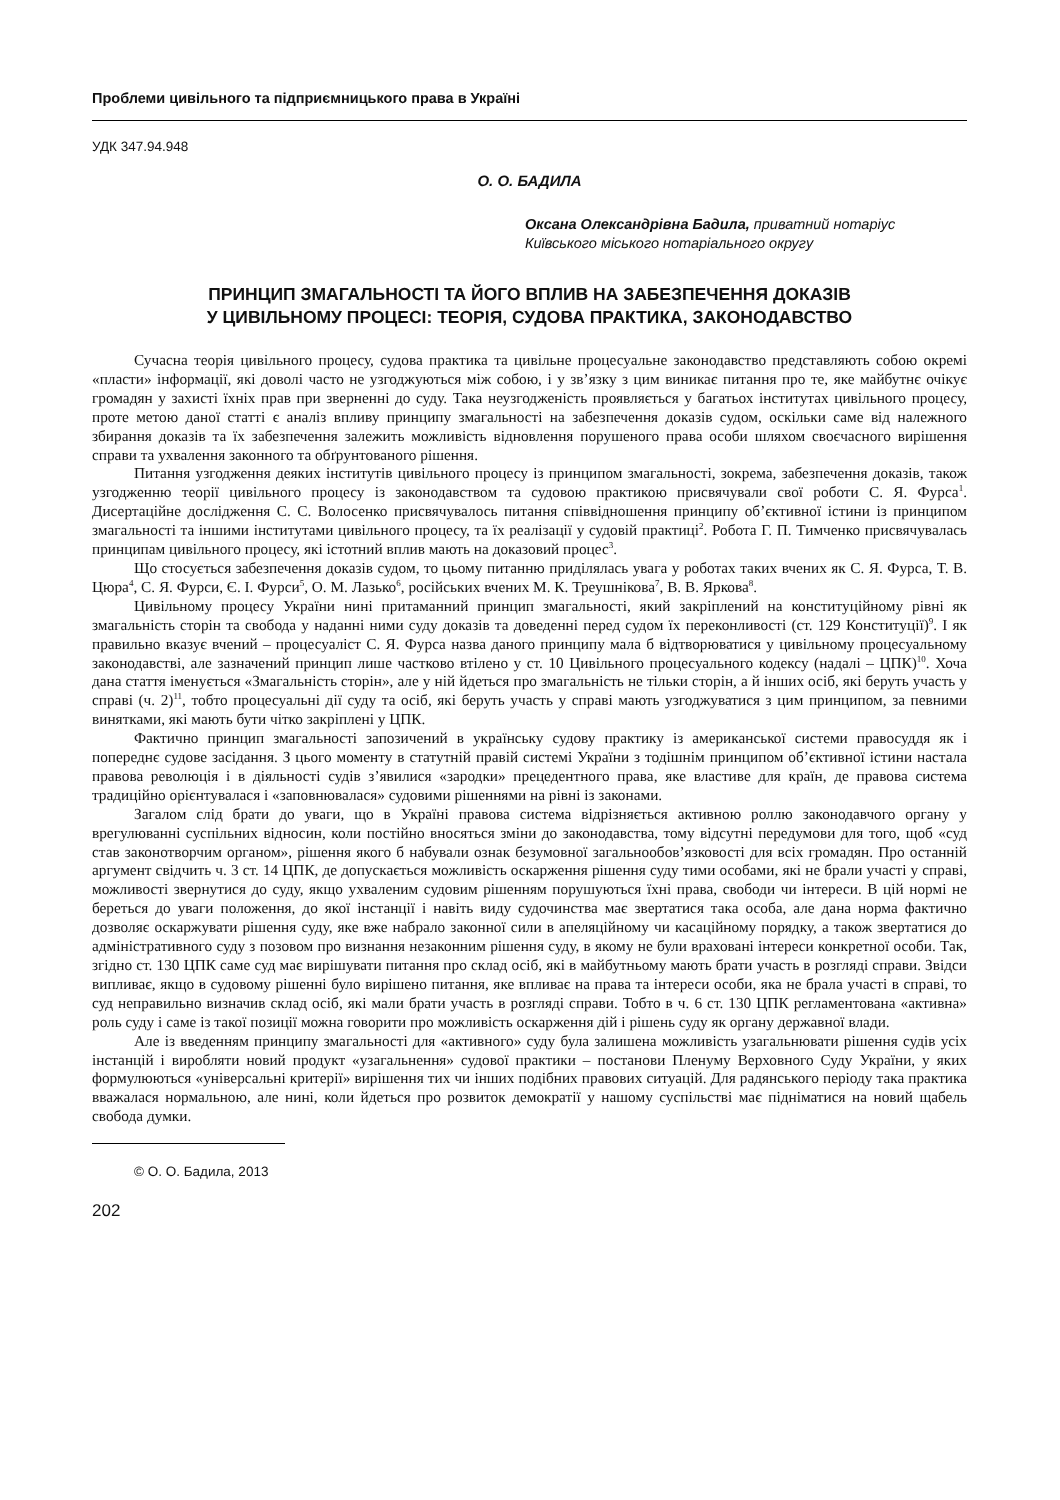Проблеми цивільного та підприємницького права в Україні
УДК 347.94.948
О. О. БАДИЛА
Оксана Олександрівна Бадила, приватний нотаріус Київського міського нотаріального округу
ПРИНЦИП ЗМАГАЛЬНОСТІ ТА ЙОГО ВПЛИВ НА ЗАБЕЗПЕЧЕННЯ ДОКАЗІВ
У ЦИВІЛЬНОМУ ПРОЦЕСІ: ТЕОРІЯ, СУДОВА ПРАКТИКА, ЗАКОНОДАВСТВО
Сучасна теорія цивільного процесу, судова практика та цивільне процесуальне законодавство представляють собою окремі «пласти» інформації, які доволі часто не узгоджуються між собою, і у зв’язку з цим виникає питання про те, яке майбутнє очікує громадян у захисті їхніх прав при зверненні до суду. Така неузгодженість проявляється у багатьох інститутах цивільного процесу, проте метою даної статті є аналіз впливу принципу змагальності на забезпечення доказів судом, оскільки саме від належного збирання доказів та їх забезпечення залежить можливість відновлення порушеного права особи шляхом своєчасного вирішення справи та ухвалення законного та обґрунтованого рішення.
Питання узгодження деяких інститутів цивільного процесу із принципом змагальності, зокрема, забезпечення доказів, також узгодженню теорії цивільного процесу із законодавством та судовою практикою присвячували свої роботи С. Я. Фурса<sup>1</sup>. Дисертаційне дослідження С. С. Волосенко присвячувалось питання співвідношення принципу об’єктивної істини із принципом змагальності та іншими інститутами цивільного процесу, та їх реалізації у судовій практиці<sup>2</sup>. Робота Г. П. Тимченко присвячувалась принципам цивільного процесу, які істотний вплив мають на доказовий процес<sup>3</sup>.
Що стосується забезпечення доказів судом, то цьому питанню приділялась увага у роботах таких вчених як С. Я. Фурса, Т. В. Цюра<sup>4</sup>, С. Я. Фурси, Є. І. Фурси<sup>5</sup>, О. М. Лазько<sup>6</sup>, російських вчених М. К. Треушнікова<sup>7</sup>, В. В. Яркова<sup>8</sup>.
Цивільному процесу України нині притаманний принцип змагальності, який закріплений на конституційному рівні як змагальність сторін та свобода у наданні ними суду доказів та доведенні перед судом їх переконливості (ст. 129 Конституції)<sup>9</sup>. І як правильно вказує вчений – процесуаліст С. Я. Фурса назва даного принципу мала б відтворюватися у цивільному процесуальному законодавстві, але зазначений принцип лише частково втілено у ст. 10 Цивільного процесуального кодексу (надалі – ЦПК)<sup>10</sup>. Хоча дана стаття іменується «Змагальність сторін», але у ній йдеться про змагальність не тільки сторін, а й інших осіб, які беруть участь у справі (ч. 2)<sup>11</sup>, тобто процесуальні дії суду та осіб, які беруть участь у справі мають узгоджуватися з цим принципом, за певними винятками, які мають бути чітко закріплені у ЦПК.
Фактично принцип змагальності запозичений в українську судову практику із американської системи правосуддя як і попереднє судове засідання. З цього моменту в статутній правій системі України з тодішнім принципом об’єктивної істини настала правова революція і в діяльності судів з’явилися «зародки» прецедентного права, яке властиве для країн, де правова система традиційно орієнтувалася і «заповнювалася» судовими рішеннями на рівні із законами.
Загалом слід брати до уваги, що в Україні правова система відрізняється активною роллю законодавчого органу у врегулюванні суспільних відносин, коли постійно вносяться зміни до законодавства, тому відсутні передумови для того, щоб «суд став законотворчим органом», рішення якого б набували ознак безумовної загальнообов’язковості для всіх громадян. Про останній аргумент свідчить ч. 3 ст. 14 ЦПК, де допускається можливість оскарження рішення суду тими особами, які не брали участі у справі, можливості звернутися до суду, якщо ухваленим судовим рішенням порушуються їхні права, свободи чи інтереси. В цій нормі не береться до уваги положення, до якої інстанції і навіть виду судочинства має звертатися така особа, але дана норма фактично дозволяє оскаржувати рішення суду, яке вже набрало законної сили в апеляційному чи касаційному порядку, а також звертатися до адміністративного суду з позовом про визнання незаконним рішення суду, в якому не були враховані інтереси конкретної особи. Так, згідно ст. 130 ЦПК саме суд має вирішувати питання про склад осіб, які в майбутньому мають брати участь в розгляді справи. Звідси випливає, якщо в судовому рішенні було вирішено питання, яке впливає на права та інтереси особи, яка не брала участі в справі, то суд неправильно визначив склад осіб, які мали брати участь в розгляді справи. Тобто в ч. 6 ст. 130 ЦПК регламентована «активна» роль суду і саме із такої позиції можна говорити про можливість оскарження дій і рішень суду як органу державної влади.
Але із введенням принципу змагальності для «активного» суду була залишена можливість узагальнювати рішення судів усіх інстанцій і виробляти новий продукт «узагальнення» судової практики – постанови Пленуму Верховного Суду України, у яких формулюються «універсальні критерії» вирішення тих чи інших подібних правових ситуацій. Для радянського періоду така практика вважалася нормальною, але нині, коли йдеться про розвиток демократії у нашому суспільстві має підніматися на новий щабель свобода думки.
© О. О. Бадила, 2013
202